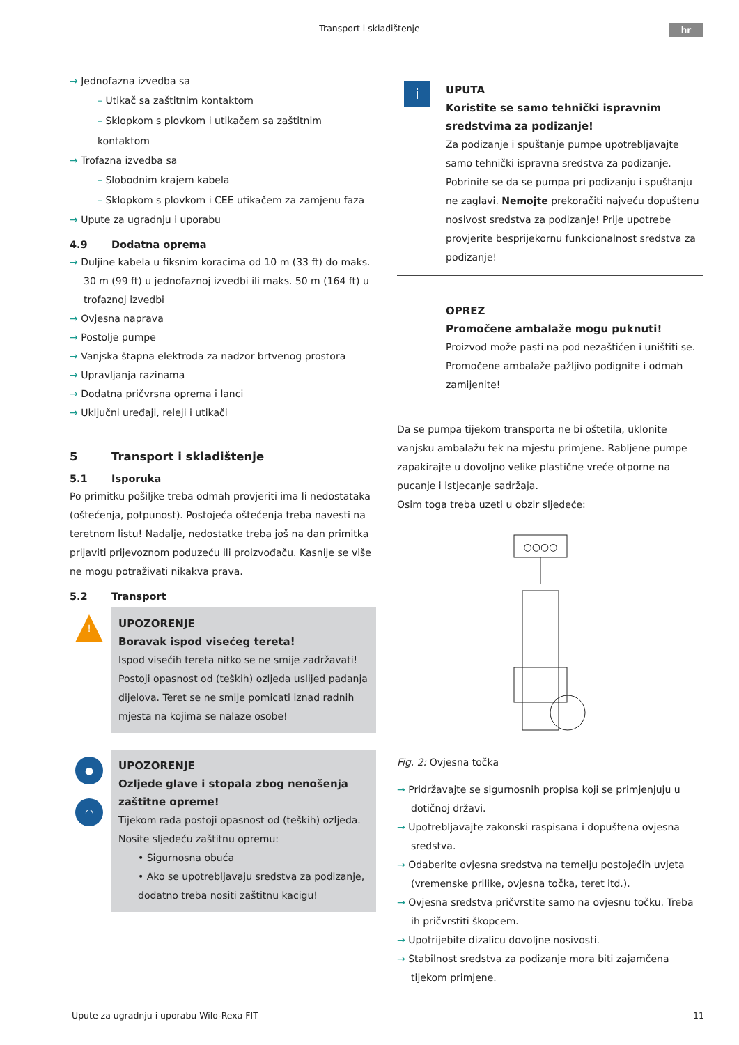Transport i skladištenje
hr
→ Jednofazna izvedba sa
– Utikač sa zaštitnim kontaktom
– Sklopkom s plovkom i utikačem sa zaštitnim kontaktom
→ Trofazna izvedba sa
– Slobodnim krajem kabela
– Sklopkom s plovkom i CEE utikačem za zamjenu faza
→ Upute za ugradnju i uporabu
4.9 Dodatna oprema
→ Duljine kabela u fiksnim koracima od 10 m (33 ft) do maks. 30 m (99 ft) u jednofaznoj izvedbi ili maks. 50 m (164 ft) u trofaznoj izvedbi
→ Ovjesna naprava
→ Postolje pumpe
→ Vanjska štapna elektroda za nadzor brtvenog prostora
→ Upravljanja razinama
→ Dodatna pričvrsna oprema i lanci
→ Uključni uređaji, releji i utikači
5 Transport i skladištenje
5.1 Isporuka
Po primitku pošiljke treba odmah provjeriti ima li nedostataka (oštećenja, potpunost). Postojeća oštećenja treba navesti na teretnom listu! Nadalje, nedostatke treba još na dan primitka prijaviti prijevoznom poduzeću ili proizvođaču. Kasnije se više ne mogu potraživati nikakva prava.
5.2 Transport
!
UPOZORENJE
Boravak ispod visećeg tereta!
Ispod visećih tereta nitko se ne smije zadržavati! Postoji opasnost od (teških) ozljeda uslijed padanja dijelova. Teret se ne smije pomicati iznad radnih mjesta na kojima se nalaze osobe!
●
◠
UPOZORENJE
Ozljede glave i stopala zbog nenošenja zaštitne opreme!
Tijekom rada postoji opasnost od (teških) ozljeda.
Nosite sljedeću zaštitnu opremu:
• Sigurnosna obuća
• Ako se upotrebljavaju sredstva za podizanje, dodatno treba nositi zaštitnu kacigu!
i
UPUTA
Koristite se samo tehnički ispravnim sredstvima za podizanje!
Za podizanje i spuštanje pumpe upotrebljavajte samo tehnički ispravna sredstva za podizanje. Pobrinite se da se pumpa pri podizanju i spuštanju ne zaglavi. Nemojte prekoračiti najveću dopuštenu nosivost sredstva za podizanje! Prije upotrebe provjerite besprijekornu funkcionalnost sredstva za podizanje!
OPREZ
Promočene ambalaže mogu puknuti!
Proizvod može pasti na pod nezaštićen i uništiti se. Promočene ambalaže pažljivo podignite i odmah zamijenite!
Da se pumpa tijekom transporta ne bi oštetila, uklonite vanjsku ambalažu tek na mjestu primjene. Rabljene pumpe zapakirajte u dovoljno velike plastične vreće otporne na pucanje i istjecanje sadržaja.
Osim toga treba uzeti u obzir sljedeće:
○○○○
Fig. 2: Ovjesna točka
→ Pridržavajte se sigurnosnih propisa koji se primjenjuju u dotičnoj državi.
→ Upotrebljavajte zakonski raspisana i dopuštena ovjesna sredstva.
→ Odaberite ovjesna sredstva na temelju postojećih uvjeta (vremenske prilike, ovjesna točka, teret itd.).
→ Ovjesna sredstva pričvrstite samo na ovjesnu točku. Treba ih pričvrstiti škopcem.
→ Upotrijebite dizalicu dovoljne nosivosti.
→ Stabilnost sredstva za podizanje mora biti zajamčena tijekom primjene.
Upute za ugradnju i uporabu Wilo-Rexa FIT 11